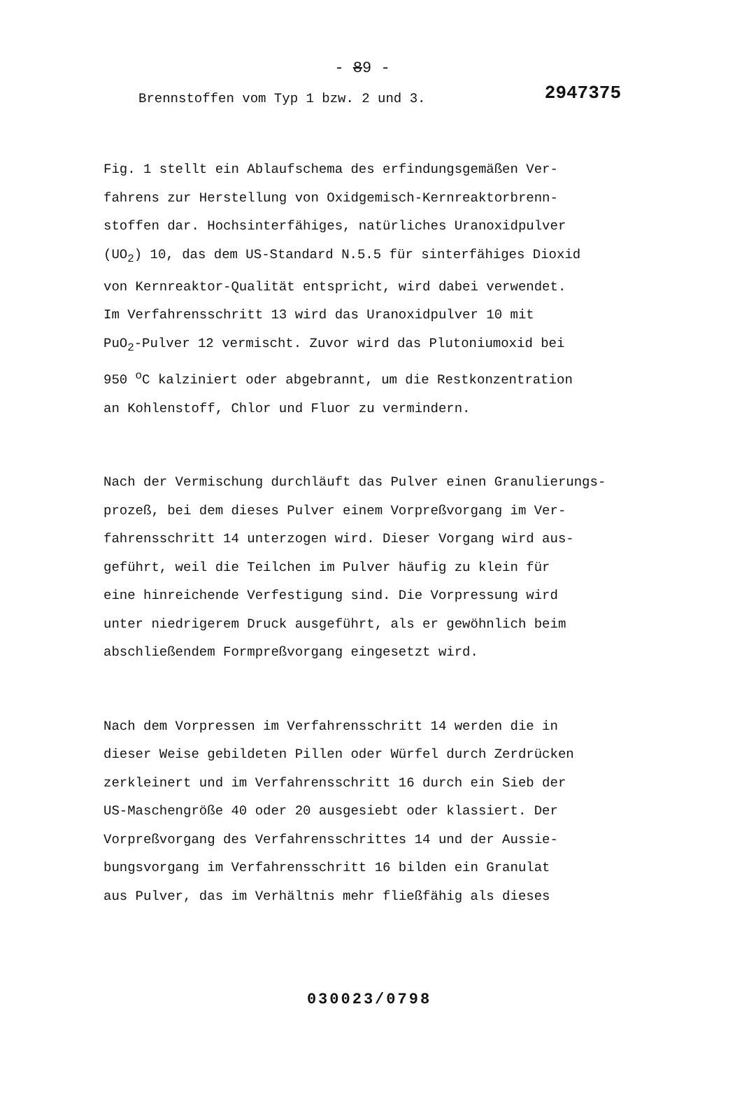- 89 -
Brennstoffen vom Typ 1 bzw. 2 und 3. 2947375
Fig. 1 stellt ein Ablaufschema des erfindungsgemäßen Ver-
fahrens zur Herstellung von Oxidgemisch-Kernreaktorbrenn-
stoffen dar. Hochsinterfähiges, natürliches Uranoxidpulver
(UO<sub>2</sub>) 10, das dem US-Standard N.5.5 für sinterfähiges Dioxid
von Kernreaktor-Qualität entspricht, wird dabei verwendet.
Im Verfahrensschritt 13 wird das Uranoxidpulver 10 mit
PuO<sub>2</sub>-Pulver 12 vermischt. Zuvor wird das Plutoniumoxid bei
950 <sup>o</sup>C kalziniert oder abgebrannt, um die Restkonzentration
an Kohlenstoff, Chlor und Fluor zu vermindern.
Nach der Vermischung durchläuft das Pulver einen Granulierungs-
prozeß, bei dem dieses Pulver einem Vorpreßvorgang im Ver-
fahrensschritt 14 unterzogen wird. Dieser Vorgang wird aus-
geführt, weil die Teilchen im Pulver häufig zu klein für
eine hinreichende Verfestigung sind. Die Vorpressung wird
unter niedrigerem Druck ausgeführt, als er gewöhnlich beim
abschließendem Formpreßvorgang eingesetzt wird.
Nach dem Vorpressen im Verfahrensschritt 14 werden die in
dieser Weise gebildeten Pillen oder Würfel durch Zerdrücken
zerkleinert und im Verfahrensschritt 16 durch ein Sieb der
US-Maschengröße 40 oder 20 ausgesiebt oder klassiert. Der
Vorpreßvorgang des Verfahrensschrittes 14 und der Aussie-
bungsvorgang im Verfahrensschritt 16 bilden ein Granulat
aus Pulver, das im Verhältnis mehr fließfähig als dieses
030023/0798